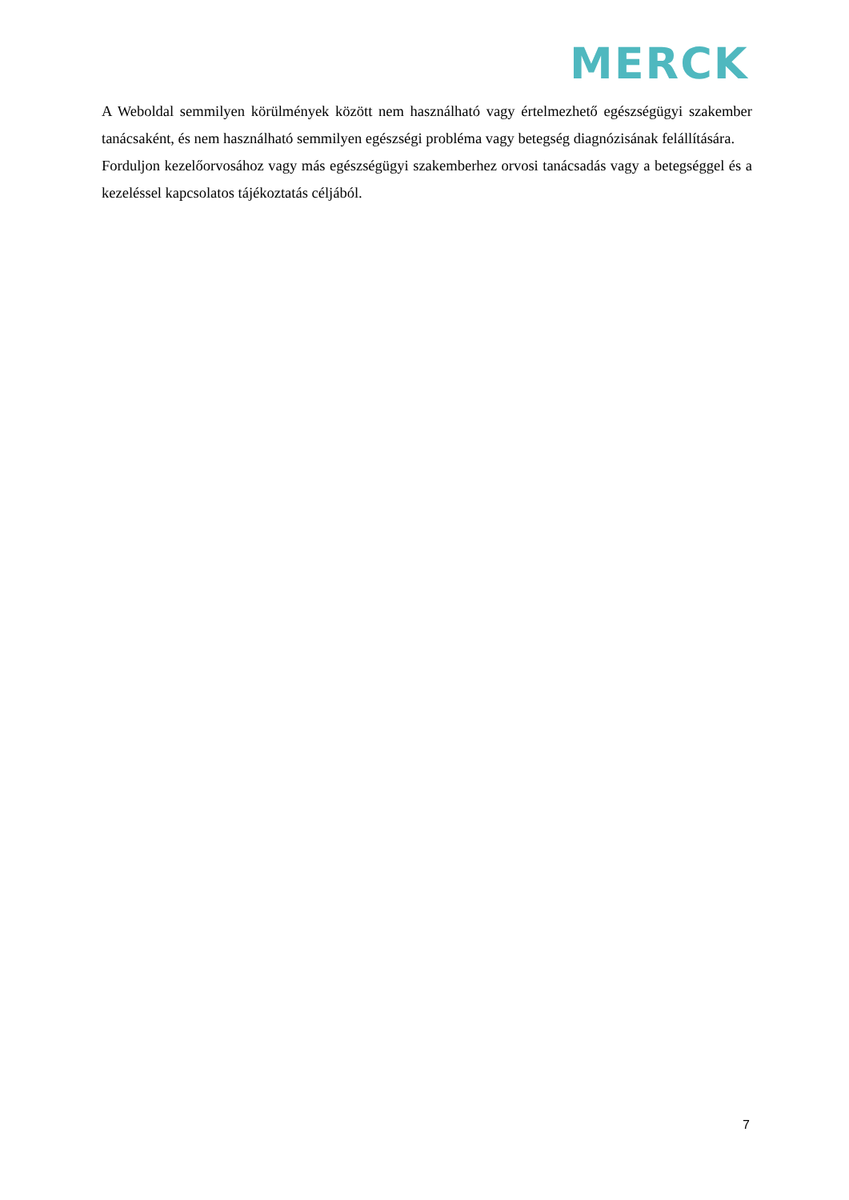MERCK
A Weboldal semmilyen körülmények között nem használható vagy értelmezhető egészségügyi szakember tanácsaként, és nem használható semmilyen egészségi probléma vagy betegség diagnózisának felállítására.
Forduljon kezelőorvosához vagy más egészségügyi szakemberhez orvosi tanácsadás vagy a betegséggel és a kezeléssel kapcsolatos tájékoztatás céljából.
7